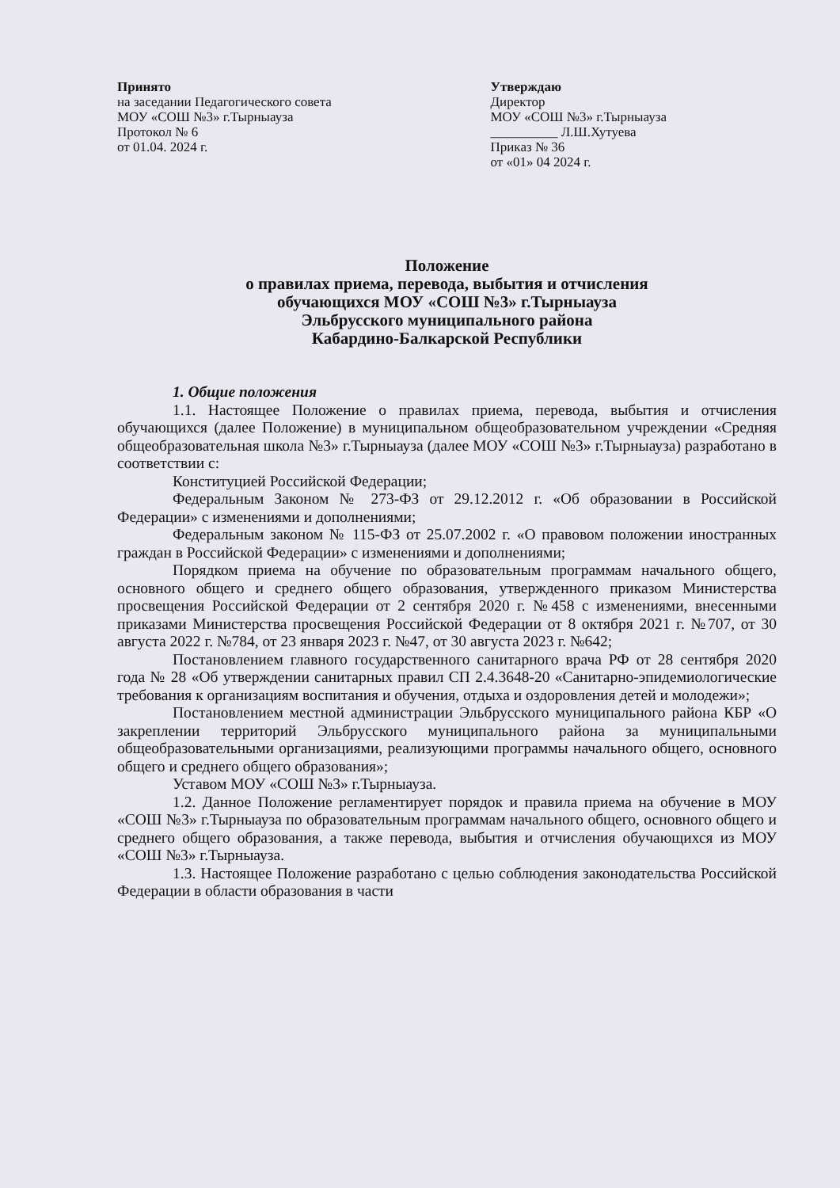Принято
на заседании Педагогического совета
МОУ «СОШ №3» г.Тырныауза
Протокол № 6
от 01.04. 2024 г.
Утверждаю
Директор
МОУ «СОШ №3» г.Тырныауза
__________ Л.Ш.Хутуева
Приказ № 36
от «01» 04 2024 г.
Положение
о правилах приема, перевода, выбытия и отчисления
обучающихся МОУ «СОШ №3» г.Тырныауза
Эльбрусского муниципального района
Кабардино-Балкарской Республики
1. Общие положения
1.1. Настоящее Положение о правилах приема, перевода, выбытия и отчисления обучающихся (далее Положение) в муниципальном общеобразовательном учреждении «Средняя общеобразовательная школа №3» г.Тырныауза (далее МОУ «СОШ №3» г.Тырныауза) разработано в соответствии с:
Конституцией Российской Федерации;
Федеральным Законом № 273-ФЗ от 29.12.2012 г. «Об образовании в Российской Федерации» с изменениями и дополнениями;
Федеральным законом № 115-ФЗ от 25.07.2002 г. «О правовом положении иностранных граждан в Российской Федерации» с изменениями и дополнениями;
Порядком приема на обучение по образовательным программам начального общего, основного общего и среднего общего образования, утвержденного приказом Министерства просвещения Российской Федерации от 2 сентября 2020 г. №458 с изменениями, внесенными приказами Министерства просвещения Российской Федерации от 8 октября 2021 г. №707, от 30 августа 2022 г. №784, от 23 января 2023 г. №47, от 30 августа 2023 г. №642;
Постановлением главного государственного санитарного врача РФ от 28 сентября 2020 года № 28 «Об утверждении санитарных правил СП 2.4.3648-20 «Санитарно-эпидемиологические требования к организациям воспитания и обучения, отдыха и оздоровления детей и молодежи»;
Постановлением местной администрации Эльбрусского муниципального района КБР «О закреплении территорий Эльбрусского муниципального района за муниципальными общеобразовательными организациями, реализующими программы начального общего, основного общего и среднего общего образования»;
Уставом МОУ «СОШ №3» г.Тырныауза.
1.2. Данное Положение регламентирует порядок и правила приема на обучение в МОУ «СОШ №3» г.Тырныауза по образовательным программам начального общего, основного общего и среднего общего образования, а также перевода, выбытия и отчисления обучающихся из МОУ «СОШ №3» г.Тырныауза.
1.3. Настоящее Положение разработано с целью соблюдения законодательства Российской Федерации в области образования в части